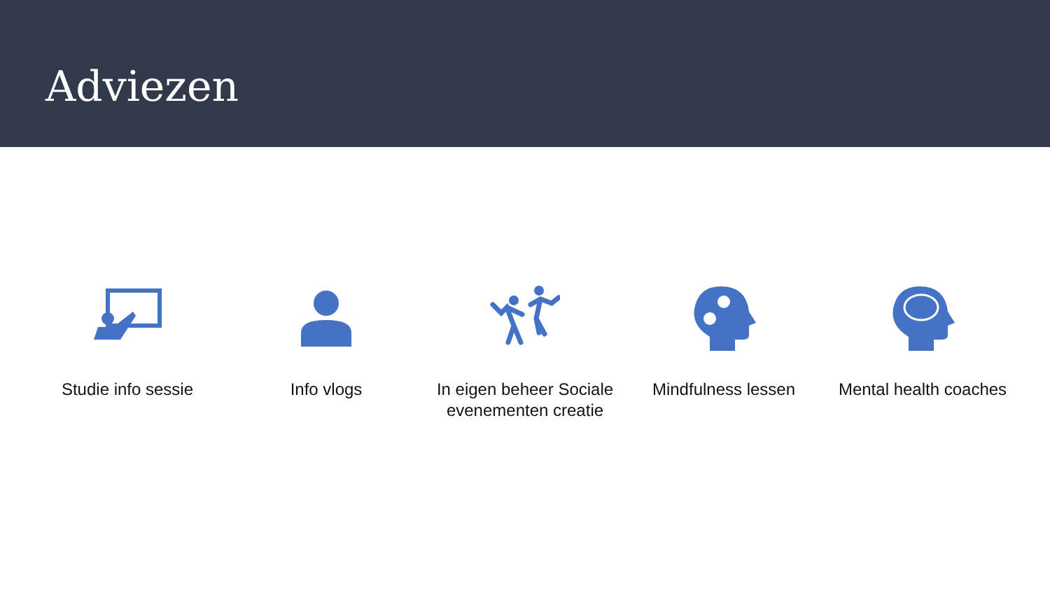Adviezen
Studie info sessie Info vlogs In eigen beheer Sociale evenementen creatie
Mindfulness lessen Mental health coaches